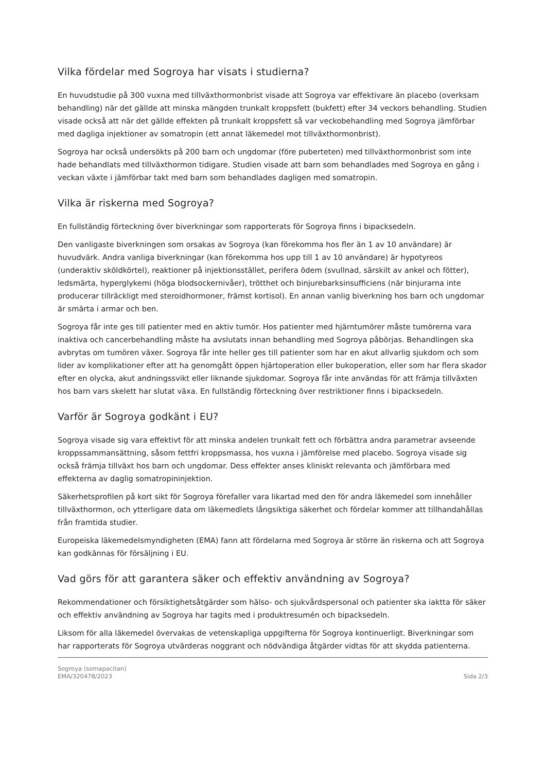Vilka fördelar med Sogroya har visats i studierna?
En huvudstudie på 300 vuxna med tillväxthormonbrist visade att Sogroya var effektivare än placebo (overksam behandling) när det gällde att minska mängden trunkalt kroppsfett (bukfett) efter 34 veckors behandling. Studien visade också att när det gällde effekten på trunkalt kroppsfett så var veckobehandling med Sogroya jämförbar med dagliga injektioner av somatropin (ett annat läkemedel mot tillväxthormonbrist).
Sogroya har också undersökts på 200 barn och ungdomar (före puberteten) med tillväxthormonbrist som inte hade behandlats med tillväxthormon tidigare. Studien visade att barn som behandlades med Sogroya en gång i veckan växte i jämförbar takt med barn som behandlades dagligen med somatropin.
Vilka är riskerna med Sogroya?
En fullständig förteckning över biverkningar som rapporterats för Sogroya finns i bipacksedeln.
Den vanligaste biverkningen som orsakas av Sogroya (kan förekomma hos fler än 1 av 10 användare) är huvudvärk. Andra vanliga biverkningar (kan förekomma hos upp till 1 av 10 användare) är hypotyreos (underaktiv sköldkörtel), reaktioner på injektionsstället, perifera ödem (svullnad, särskilt av ankel och fötter), ledsmärta, hyperglykemi (höga blodsockernivåer), trötthet och binjurebarksinsufficiens (när binjurarna inte producerar tillräckligt med steroidhormoner, främst kortisol). En annan vanlig biverkning hos barn och ungdomar är smärta i armar och ben.
Sogroya får inte ges till patienter med en aktiv tumör. Hos patienter med hjärntumörer måste tumörerna vara inaktiva och cancerbehandling måste ha avslutats innan behandling med Sogroya påbörjas. Behandlingen ska avbrytas om tumören växer. Sogroya får inte heller ges till patienter som har en akut allvarlig sjukdom och som lider av komplikationer efter att ha genomgått öppen hjärtoperation eller bukoperation, eller som har flera skador efter en olycka, akut andningssvikt eller liknande sjukdomar. Sogroya får inte användas för att främja tillväxten hos barn vars skelett har slutat växa. En fullständig förteckning över restriktioner finns i bipacksedeln.
Varför är Sogroya godkänt i EU?
Sogroya visade sig vara effektivt för att minska andelen trunkalt fett och förbättra andra parametrar avseende kroppssammansättning, såsom fettfri kroppsmassa, hos vuxna i jämförelse med placebo. Sogroya visade sig också främja tillväxt hos barn och ungdomar. Dess effekter anses kliniskt relevanta och jämförbara med effekterna av daglig somatropininjektion.
Säkerhetsprofilen på kort sikt för Sogroya förefaller vara likartad med den för andra läkemedel som innehåller tillväxthormon, och ytterligare data om läkemedlets långsiktiga säkerhet och fördelar kommer att tillhandahållas från framtida studier.
Europeiska läkemedelsmyndigheten (EMA) fann att fördelarna med Sogroya är större än riskerna och att Sogroya kan godkännas för försäljning i EU.
Vad görs för att garantera säker och effektiv användning av Sogroya?
Rekommendationer och försiktighetsåtgärder som hälso- och sjukvårdspersonal och patienter ska iaktta för säker och effektiv användning av Sogroya har tagits med i produktresumén och bipacksedeln.
Liksom för alla läkemedel övervakas de vetenskapliga uppgifterna för Sogroya kontinuerligt. Biverkningar som har rapporterats för Sogroya utvärderas noggrant och nödvändiga åtgärder vidtas för att skydda patienterna.
Sogroya (somapacitan)
EMA/320478/2023
Sida 2/3